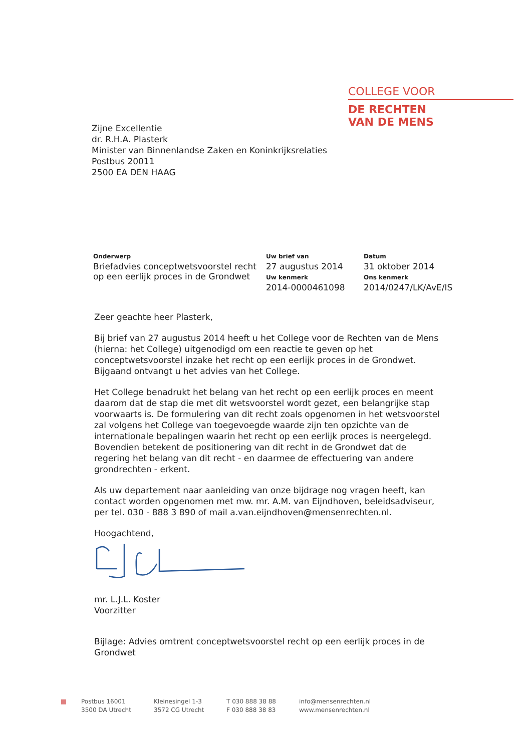COLLEGE VOOR
DE RECHTEN
VAN DE MENS
Zijne Excellentie
dr. R.H.A. Plasterk
Minister van Binnenlandse Zaken en Koninkrijksrelaties
Postbus 20011
2500 EA DEN HAAG
Onderwerp
Briefadvies conceptwetsvoorstel recht op een eerlijk proces in de Grondwet
Uw brief van
27 augustus 2014
Uw kenmerk
2014-0000461098
Datum
31 oktober 2014
Ons kenmerk
2014/0247/LK/AvE/IS
Zeer geachte heer Plasterk,
Bij brief van 27 augustus 2014 heeft u het College voor de Rechten van de Mens (hierna: het College) uitgenodigd om een reactie te geven op het conceptwetsvoorstel inzake het recht op een eerlijk proces in de Grondwet. Bijgaand ontvangt u het advies van het College.
Het College benadrukt het belang van het recht op een eerlijk proces en meent daarom dat de stap die met dit wetsvoorstel wordt gezet, een belangrijke stap voorwaarts is. De formulering van dit recht zoals opgenomen in het wetsvoorstel zal volgens het College van toegevoegde waarde zijn ten opzichte van de internationale bepalingen waarin het recht op een eerlijk proces is neergelegd. Bovendien betekent de positionering van dit recht in de Grondwet dat de regering het belang van dit recht - en daarmee de effectuering van andere grondrechten - erkent.
Als uw departement naar aanleiding van onze bijdrage nog vragen heeft, kan contact worden opgenomen met mw. mr. A.M. van Eijndhoven, beleidsadviseur, per tel. 030 - 888 3 890 of mail a.van.eijndhoven@mensenrechten.nl.
Hoogachtend,
mr. L.J.L. Koster
Voorzitter
Bijlage: Advies omtrent conceptwetsvoorstel recht op een eerlijk proces in de Grondwet
Postbus 16001
3500 DA Utrecht
Kleinesingel 1-3
3572 CG Utrecht
T 030 888 38 88
F 030 888 38 83
info@mensenrechten.nl
www.mensenrechten.nl